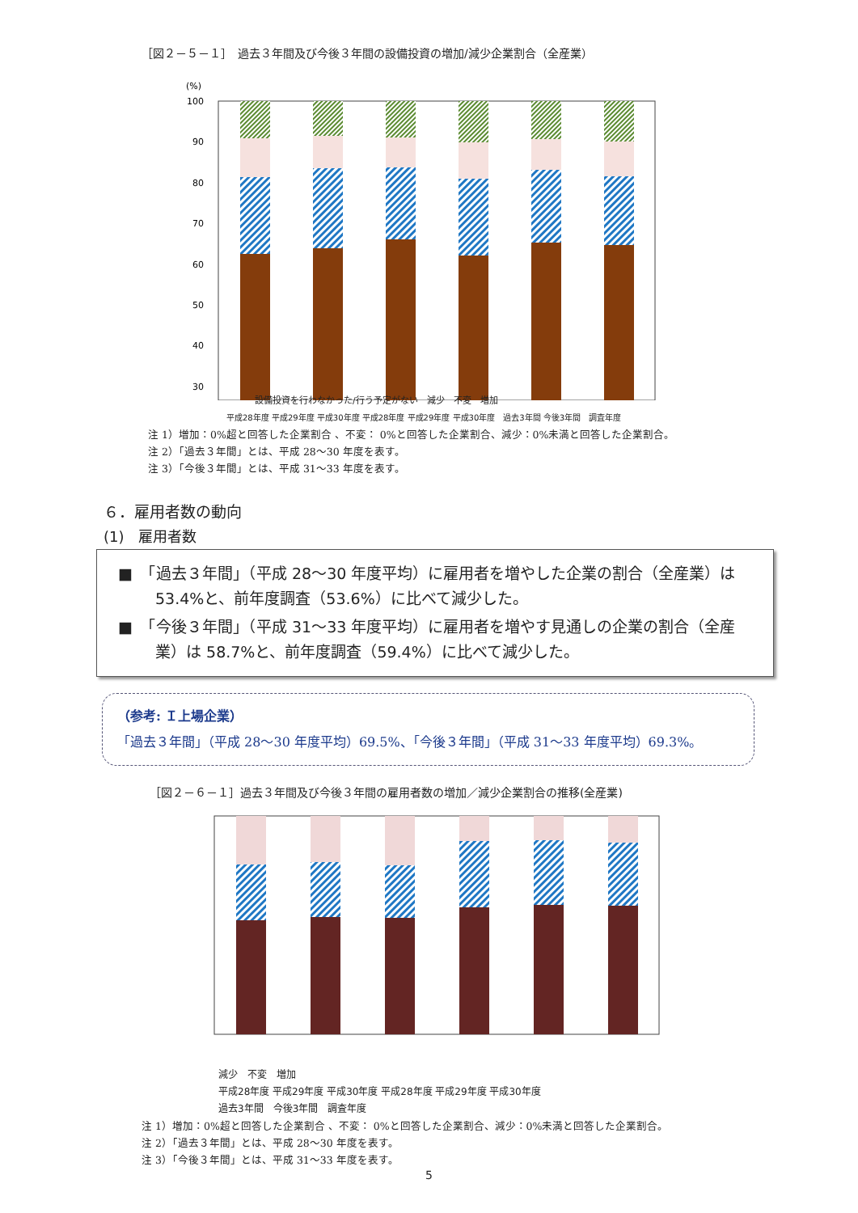［図２－５－１］　過去３年間及び今後３年間の設備投資の増加/減少企業割合（全産業）
(%)
100
90
80
70
60
50
40
30
設備投資を行わなかった/行う予定がない　減少　不変　増加
平成28年度 平成29年度 平成30年度 平成28年度 平成29年度 平成30年度　過去3年間 今後3年間　調査年度
注 1）増加：0%超と回答した企業割合 、不変： 0%と回答した企業割合、減少：0%未満と回答した企業割合。
注 2）「過去３年間」とは、平成 28～30 年度を表す。
注 3）「今後３年間」とは、平成 31～33 年度を表す。
６．雇用者数の動向
(1)　雇用者数
■　「過去３年間」（平成 28～30 年度平均）に雇用者を増やした企業の割合（全産業）は 53.4%と、前年度調査（53.6%）に比べて減少した。
■　「今後３年間」（平成 31～33 年度平均）に雇用者を増やす見通しの企業の割合（全産業）は 58.7%と、前年度調査（59.4%）に比べて減少した。
（参考: Ｉ上場企業）
「過去３年間」（平成 28～30 年度平均）69.5%、「今後３年間」（平成 31～33 年度平均）69.3%。
［図２－６－１］過去３年間及び今後３年間の雇用者数の増加／減少企業割合の推移(全産業)
減少　不変　増加
平成28年度 平成29年度 平成30年度 平成28年度 平成29年度 平成30年度
過去3年間　今後3年間　調査年度
注 1）増加：0%超と回答した企業割合 、不変： 0%と回答した企業割合、減少：0%未満と回答した企業割合。
注 2）「過去３年間」とは、平成 28～30 年度を表す。
注 3）「今後３年間」とは、平成 31～33 年度を表す。
5